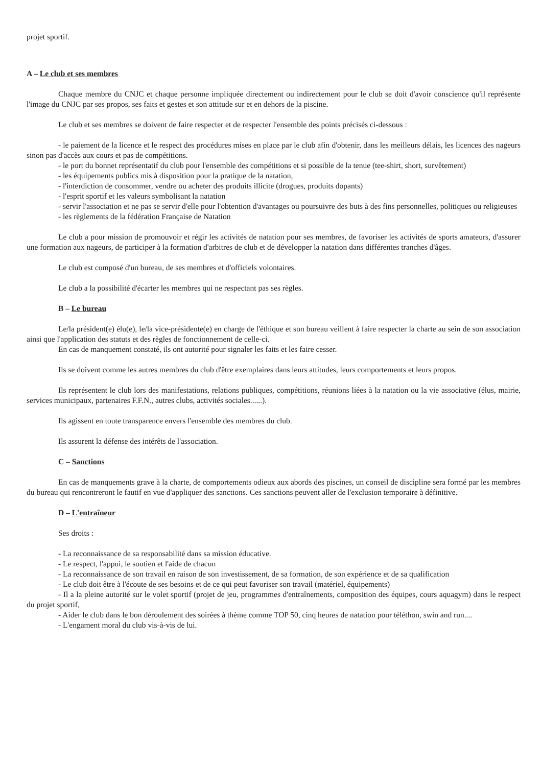projet sportif.
A – Le club et ses membres
Chaque membre du CNJC et chaque personne impliquée directement ou indirectement pour le club se doit d'avoir conscience qu'il représente l'image du CNJC par ses propos, ses faits et gestes et son attitude sur et en dehors de la piscine.
Le club et ses membres se doivent de faire respecter et de respecter l'ensemble des points précisés ci-dessous :
- le paiement de la licence et le respect des procédures mises en place par le club afin d'obtenir, dans les meilleurs délais, les licences des nageurs sinon pas d'accès aux cours et pas de compétitions.
- le port du bonnet représentatif du club pour l'ensemble des compétitions et si possible de la tenue (tee-shirt, short, survêtement)
- les équipements publics mis à disposition pour la pratique de la natation,
- l'interdiction de consommer, vendre ou acheter des produits illicite (drogues, produits dopants)
- l'esprit sportif et les valeurs symbolisant la natation
- servir l'association et ne pas se servir d'elle pour l'obtention d'avantages ou poursuivre des buts à des fins personnelles, politiques ou religieuses
- les règlements de la fédération Française de Natation
Le club a pour mission de promouvoir et régir les activités de natation pour ses membres, de favoriser les activités de sports amateurs, d'assurer une formation aux nageurs, de participer à la formation d'arbitres de club et de développer la natation dans différentes tranches d'âges.
Le club est composé d'un bureau, de ses membres et d'officiels volontaires.
Le club a la possibilité d'écarter les membres qui ne respectant pas ses règles.
B – Le bureau
Le/la président(e) élu(e), le/la vice-présidente(e) en charge de l'éthique et son bureau veillent à faire respecter la charte au sein de son association ainsi que l'application des statuts et des règles de fonctionnement de celle-ci.
En cas de manquement constaté, ils ont autorité pour signaler les faits et les faire cesser.
Ils se doivent comme les autres membres du club d'être exemplaires dans leurs attitudes, leurs comportements et leurs propos.
Ils représentent le club lors des manifestations, relations publiques, compétitions, réunions liées à la natation ou la vie associative (élus, mairie, services municipaux, partenaires F.F.N., autres clubs, activités sociales......).
Ils agissent en toute transparence envers l'ensemble des membres du club.
Ils assurent la défense des intérêts de l'association.
C – Sanctions
En cas de manquements grave à la charte, de comportements odieux aux abords des piscines, un conseil de discipline sera formé par les membres du bureau qui rencontreront le fautif en vue d'appliquer des sanctions. Ces sanctions peuvent aller de l'exclusion temporaire à définitive.
D – L'entraîneur
Ses droits :
- La reconnaissance de sa responsabilité dans sa mission éducative.
- Le respect, l'appui, le soutien et l'aide de chacun
- La reconnaissance de son travail en raison de son investissement, de sa formation, de son expérience et de sa qualification
- Le club doit être à l'écoute de ses besoins et de ce qui peut favoriser son travail (matériel, équipements)
- Il a la pleine autorité sur le volet sportif (projet de jeu, programmes d'entraînements, composition des équipes, cours aquagym) dans le respect du projet sportif,
- Aider le club dans le bon déroulement des soirées à thème comme TOP 50, cinq heures de natation pour téléthon, swin and run....
- L'engament moral du club vis-à-vis de lui.